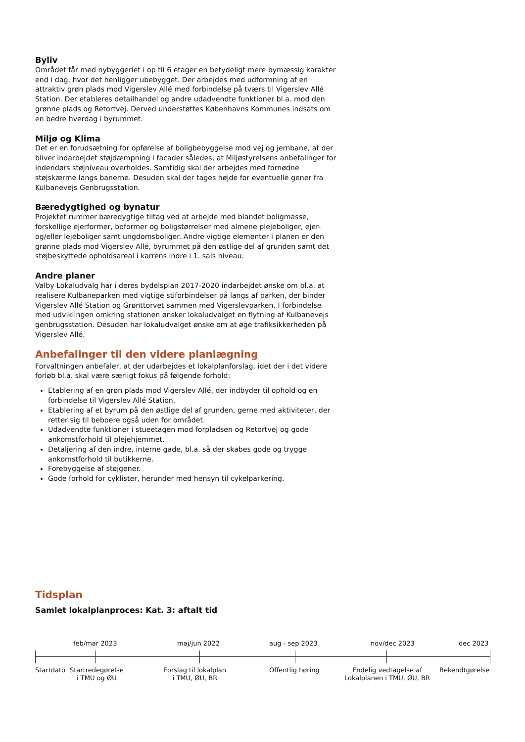Byliv
Området får med nybyggeriet i op til 6 etager en betydeligt mere bymæssig karakter end i dag, hvor det henligger ubebygget. Der arbejdes med udformning af en attraktiv grøn plads mod Vigerslev Allé med forbindelse på tværs til Vigerslev Allé Station. Der etableres detailhandel og andre udadvendte funktioner bl.a. mod den grønne plads og Retortvej. Derved understøttes Københavns Kommunes indsats om en bedre hverdag i byrummet.
Miljø og Klima
Det er en forudsætning for opførelse af boligbebyggelse mod vej og jernbane, at der bliver indarbejdet støjdæmpning i facader således, at Miljøstyrelsens anbefalinger for indendørs støjniveau overholdes. Samtidig skal der arbejdes med fornødne støjskærme langs banerne. Desuden skal der tages højde for eventuelle gener fra Kulbanevejs Genbrugsstation.
Bæredygtighed og bynatur
Projektet rummer bæredygtige tiltag ved at arbejde med blandet boligmasse, forskellige ejerformer, boformer og boligstørrelser med almene plejeboliger, ejer- og/eller lejeboliger samt ungdomsboliger. Andre vigtige elementer i planen er den grønne plads mod Vigerslev Allé, byrummet på den østlige del af grunden samt det støjbeskyttede opholdsareal i karrens indre i 1. sals niveau.
Andre planer
Valby Lokaludvalg har i deres bydelsplan 2017-2020 indarbejdet ønske om bl.a. at realisere Kulbaneparken med vigtige stiforbindelser på langs af parken, der binder Vigerslev Allé Station og Grønttorvet sammen med Vigerslevparken. I forbindelse med udviklingen omkring stationen ønsker lokaludvalget en flytning af Kulbanevejs genbrugsstation. Desuden har lokaludvalget ønske om at øge trafiksikkerheden på Vigerslev Allé.
Anbefalinger til den videre planlægning
Forvaltningen anbefaler, at der udarbejdes et lokalplanforslag, idet der i det videre forløb bl.a. skal være særligt fokus på følgende forhold:
Etablering af en grøn plads mod Vigerslev Allé, der indbyder til ophold og en forbindelse til Vigerslev Allé Station.
Etablering af et byrum på den østlige del af grunden, gerne med aktiviteter, der retter sig til beboere også uden for området.
Udadvendte funktioner i stueetagen mod forpladsen og Retortvej og gode ankomstforhold til plejehjemmet.
Detaljering af den indre, interne gade, bl.a. så der skabes gode og trygge ankomstforhold til butikkerne.
Forebyggelse af støjgener.
Gode forhold for cyklister, herunder med hensyn til cykelparkering.
Tidsplan
Samlet lokalplanproces: Kat. 3: aftalt tid
feb/mar 2023 maj/jun 2022 aug - sep 2023 nov/dec 2023 dec 2023
Startdato Startredegørelse
i TMU og ØU Forslag til lokalplan
i TMU, ØU, BR Offentlig høring Endelig vedtagelse af
Lokalplanen i TMU, ØU, BR Bekendtgørelse